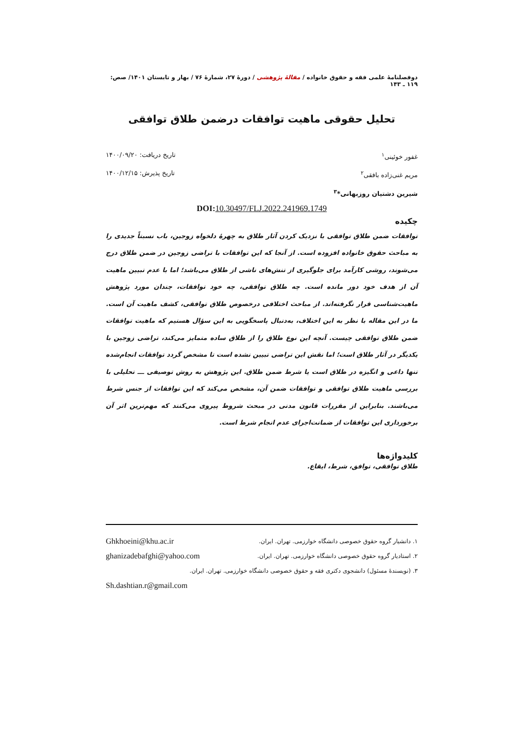دوفصلنامهٔ علمی فقه و حقوق خانواده / مقالهٔ پژوهشی / دورهٔ ۲۷، شمارهٔ ۷۶ / بهار و تابستان ۱۴۰۱/ صص: ۱۱۹ ـ ۱۴۳
تحلیل حقوقی ماهیت توافقات درضمن طلاق توافقی
غفور خوئینی<sup>۱</sup> تاریخ دریافت: ۱۴۰۰/۰۹/۲۰
مریم غنی‌زاده بافقی<sup>۲</sup> تاریخ پذیرش: ۱۴۰۰/۱۲/۱۵
شیرین دشتیان روزبهانی*<sup>۳</sup>
DOI: 10.30497/FLJ.2022.241969.1749
چکیده
توافقات ضمن طلاق توافقی با نزدیک کردن آثار طلاق به چهرهٔ دلخواه زوجین، باب نسبتاً جدیدی را به مباحث حقوق خانواده افزوده است. از آنجا که این توافقات با تراضی زوجین در ضمن طلاق درج می‌شوند، روشی کارآمد برای جلوگیری از تنش‌های ناشی از طلاق می‌باشد؛ اما با عدم تبیین ماهیت آن از هدف خود دور مانده است. چه طلاق توافقی، چه خود توافقات، چندان مورد پژوهش ماهیت‌شناسی قرار نگرفته‌اند. از مباحث اختلافی درخصوص طلاق توافقی، کشف ماهیت آن است. ما در این مقاله با نظر به این اختلاف، به‌دنبال پاسخگویی به این سؤال هستیم که ماهیت توافقات ضمن طلاق توافقی چیست. آنچه این نوع طلاق را از طلاق ساده متمایز می‌کند، تراضی زوجین با یکدیگر در آثار طلاق است؛ اما نقش این تراضی تبیین نشده است تا مشخص گردد توافقات انجام‌شده تنها داعی و انگیزه در طلاق است یا شرط ضمن طلاق. این پژوهش به روش توصیفی ـــ تحلیلی با بررسی ماهیت طلاق توافقی و توافقات ضمن آن، مشخص می‌کند که این توافقات از جنس شرط می‌باشند. بنابراین از مقررات قانون مدنی در مبحث شروط پیروی می‌کنند که مهم‌ترین اثر آن برخورداری این توافقات از ضمانت‌اجرای عدم انجام شرط است.
کلیدواژه‌ها
طلاق توافقی، توافق، شرط، ایقاع.
۱. دانشیار گروه حقوق خصوصی دانشگاه خوارزمی. تهران. ایران.
Ghkhoeini@khu.ac.ir
۲. استادیار گروه حقوق خصوصی دانشگاه خوارزمی. تهران. ایران.
ghanizadebafghi@yahoo.com
۳. (نویسندهٔ مسئول) دانشجوی دکتری فقه و حقوق خصوصی دانشگاه خوارزمی. تهران. ایران.
Sh.dashtian.r@gmail.com